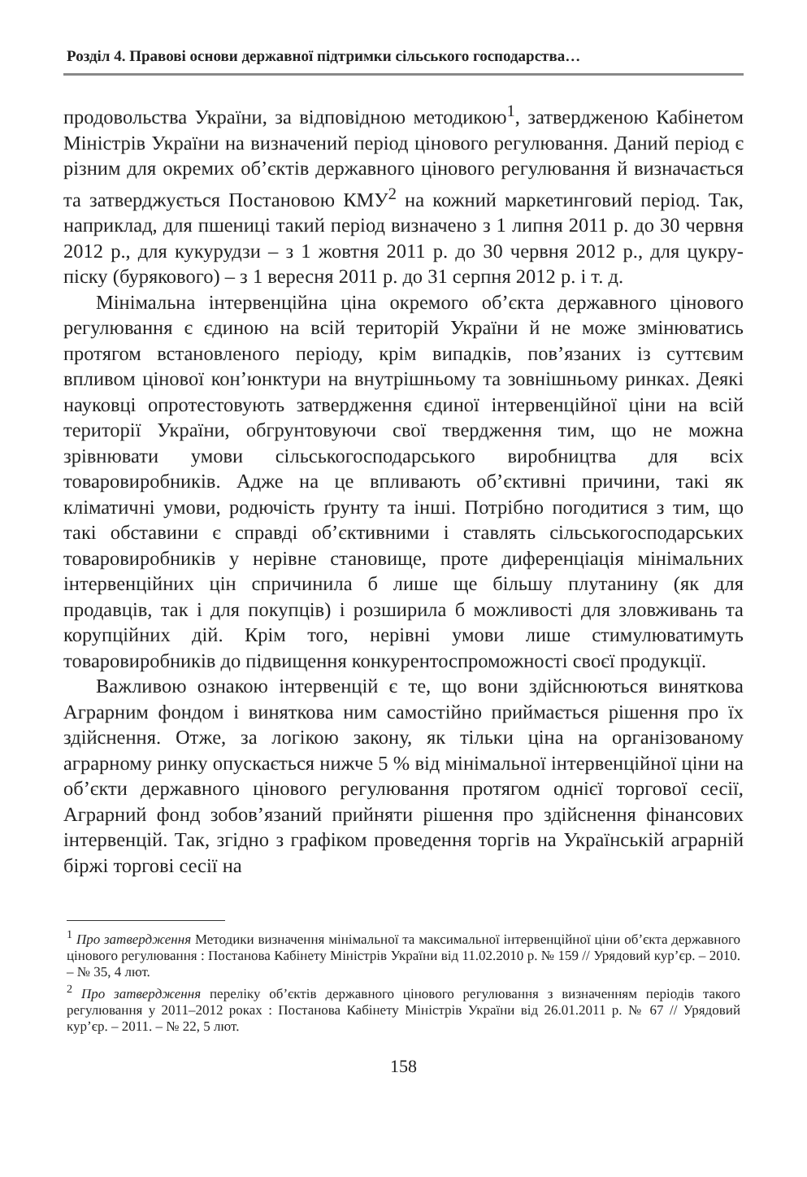Розділ 4. Правові основи державної підтримки сільського господарства…
продовольства України, за відповідною методикою<sup>1</sup>, затвердженою Кабінетом Міністрів України на визначений період цінового регулювання. Даний період є різним для окремих об’єктів державного цінового регулювання й визначається та затверджується Постановою КМУ<sup>2</sup> на кожний маркетинговий період. Так, наприклад, для пшениці такий період визначено з 1 липня 2011 р. до 30 червня 2012 р., для кукурудзи – з 1 жовтня 2011 р. до 30 червня 2012 р., для цукру-піску (бурякового) – з 1 вересня 2011 р. до 31 серпня 2012 р. і т. д.
Мінімальна інтервенційна ціна окремого об’єкта державного цінового регулювання є єдиною на всій територій України й не може змінюватись протягом встановленого періоду, крім випадків, пов’язаних із суттєвим впливом цінової кон’юнктури на внутрішньому та зовнішньому ринках. Деякі науковці опротестовують затвердження єдиної інтервенційної ціни на всій території України, обгрунтовуючи свої твердження тим, що не можна зрівнювати умови сільськогосподарського виробництва для всіх товаровиробників. Адже на це впливають об’єктивні причини, такі як кліматичні умови, родючість ґрунту та інші. Потрібно погодитися з тим, що такі обставини є справді об’єктивними і ставлять сільськогосподарських товаровиробників у нерівне становище, проте диференціація мінімальних інтервенційних цін спричинила б лише ще більшу плутанину (як для продавців, так і для покупців) і розширила б можливості для зловживань та корупційних дій. Крім того, нерівні умови лише стимулюватимуть товаровиробників до підвищення конкурентоспроможності своєї продукції.
Важливою ознакою інтервенцій є те, що вони здійснюються виняткова Аграрним фондом і виняткова ним самостійно приймається рішення про їх здійснення. Отже, за логікою закону, як тільки ціна на організованому аграрному ринку опускається нижче 5 % від мінімальної інтервенційної ціни на об’єкти державного цінового регулювання протягом однієї торгової сесії, Аграрний фонд зобов’язаний прийняти рішення про здійснення фінансових інтервенцій. Так, згідно з графіком проведення торгів на Українській аграрній біржі торгові сесії на
<sup>1</sup> Про затвердження Методики визначення мінімальної та максимальної інтервенційної ціни об’єкта державного цінового регулювання : Постанова Кабінету Міністрів України від 11.02.2010 р. № 159 // Урядовий кур’єр. – 2010. – № 35, 4 лют.
<sup>2</sup> Про затвердження переліку об’єктів державного цінового регулювання з визначенням періодів такого регулювання у 2011–2012 роках : Постанова Кабінету Міністрів України від 26.01.2011 р. № 67 // Урядовий кур’єр. – 2011. – № 22, 5 лют.
158